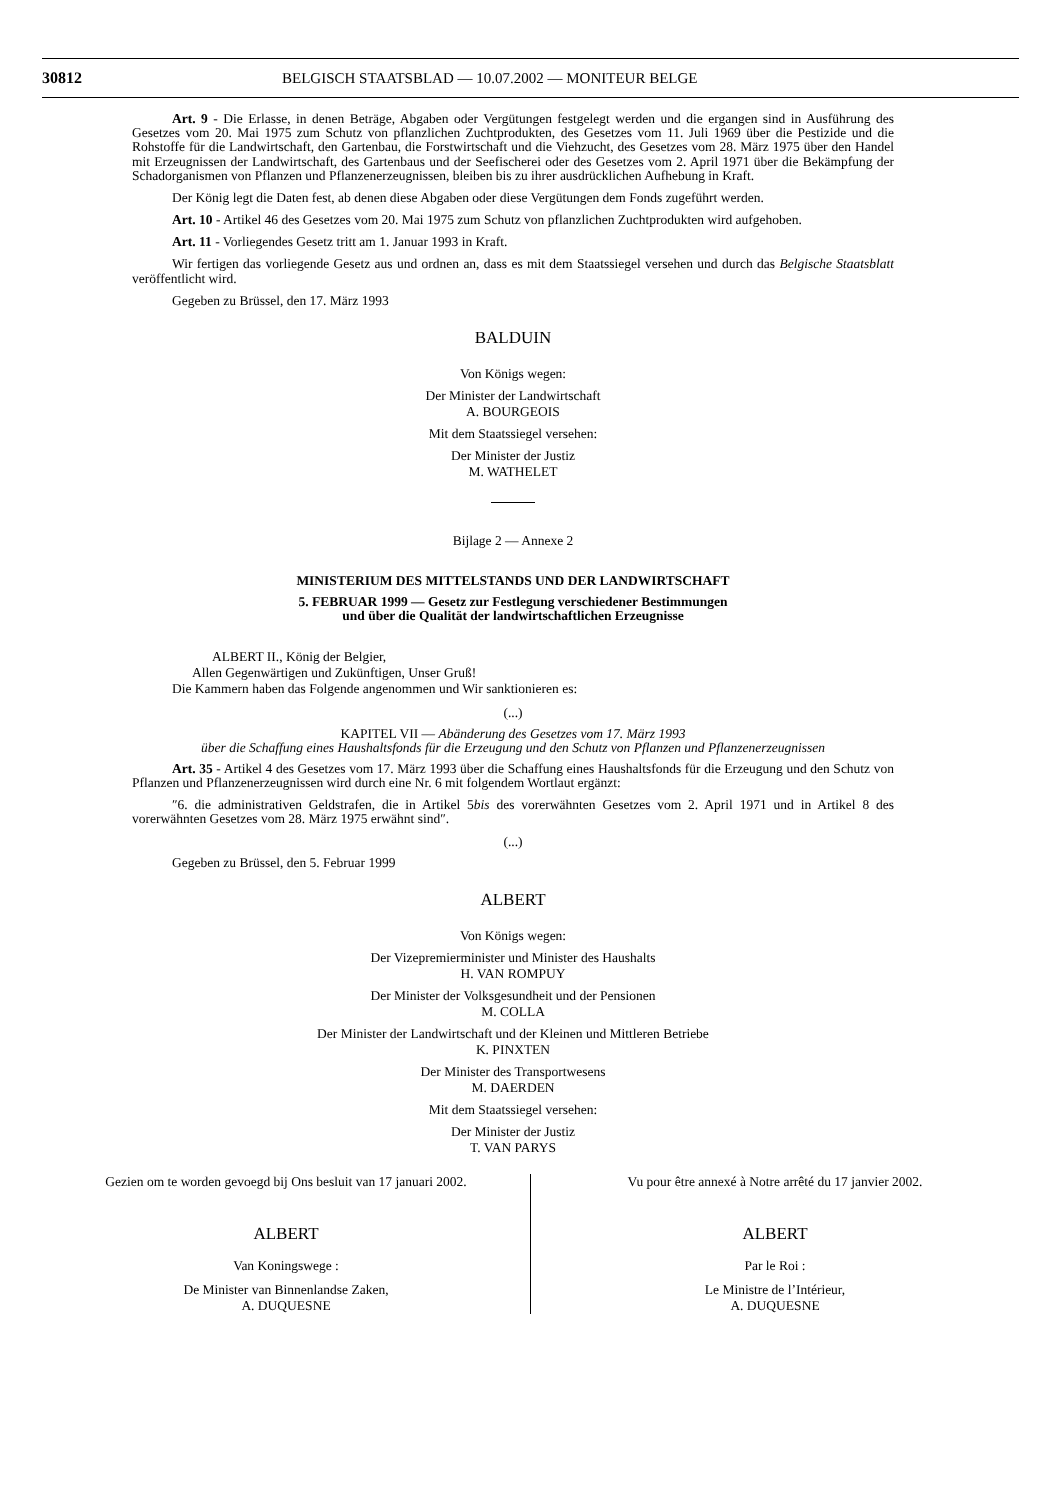30812 BELGISCH STAATSBLAD — 10.07.2002 — MONITEUR BELGE
Art. 9 - Die Erlasse, in denen Beträge, Abgaben oder Vergütungen festgelegt werden und die ergangen sind in Ausführung des Gesetzes vom 20. Mai 1975 zum Schutz von pflanzlichen Zuchtprodukten, des Gesetzes vom 11. Juli 1969 über die Pestizide und die Rohstoffe für die Landwirtschaft, den Gartenbau, die Forstwirtschaft und die Viehzucht, des Gesetzes vom 28. März 1975 über den Handel mit Erzeugnissen der Landwirtschaft, des Gartenbaus und der Seefischerei oder des Gesetzes vom 2. April 1971 über die Bekämpfung der Schadorganismen von Pflanzen und Pflanzenerzeugnissen, bleiben bis zu ihrer ausdrücklichen Aufhebung in Kraft.
Der König legt die Daten fest, ab denen diese Abgaben oder diese Vergütungen dem Fonds zugeführt werden.
Art. 10 - Artikel 46 des Gesetzes vom 20. Mai 1975 zum Schutz von pflanzlichen Zuchtprodukten wird aufgehoben.
Art. 11 - Vorliegendes Gesetz tritt am 1. Januar 1993 in Kraft.
Wir fertigen das vorliegende Gesetz aus und ordnen an, dass es mit dem Staatssiegel versehen und durch das Belgische Staatsblatt veröffentlicht wird.
Gegeben zu Brüssel, den 17. März 1993
BALDUIN
Von Königs wegen:
Der Minister der Landwirtschaft
A. BOURGEOIS
Mit dem Staatssiegel versehen:
Der Minister der Justiz
M. WATHELET
Bijlage 2 — Annexe 2
MINISTERIUM DES MITTELSTANDS UND DER LANDWIRTSCHAFT
5. FEBRUAR 1999 — Gesetz zur Festlegung verschiedener Bestimmungen
und über die Qualität der landwirtschaftlichen Erzeugnisse
ALBERT II., König der Belgier,
Allen Gegenwärtigen und Zukünftigen, Unser Gruß!
Die Kammern haben das Folgende angenommen und Wir sanktionieren es:
(...)
KAPITEL VII — Abänderung des Gesetzes vom 17. März 1993
über die Schaffung eines Haushaltsfonds für die Erzeugung und den Schutz von Pflanzen und Pflanzenerzeugnissen
Art. 35 - Artikel 4 des Gesetzes vom 17. März 1993 über die Schaffung eines Haushaltsfonds für die Erzeugung und den Schutz von Pflanzen und Pflanzenerzeugnissen wird durch eine Nr. 6 mit folgendem Wortlaut ergänzt:
″6. die administrativen Geldstrafen, die in Artikel 5bis des vorerwähnten Gesetzes vom 2. April 1971 und in Artikel 8 des vorerwähnten Gesetzes vom 28. März 1975 erwähnt sind″.
(...)
Gegeben zu Brüssel, den 5. Februar 1999
ALBERT
Von Königs wegen:
Der Vizepremierminister und Minister des Haushalts
H. VAN ROMPUY
Der Minister der Volksgesundheit und der Pensionen
M. COLLA
Der Minister der Landwirtschaft und der Kleinen und Mittleren Betriebe
K. PINXTEN
Der Minister des Transportwesens
M. DAERDEN
Mit dem Staatssiegel versehen:
Der Minister der Justiz
T. VAN PARYS
Gezien om te worden gevoegd bij Ons besluit van 17 januari 2002.
ALBERT
Van Koningswege :
De Minister van Binnenlandse Zaken,
A. DUQUESNE
Vu pour être annexé à Notre arrêté du 17 janvier 2002.
ALBERT
Par le Roi :
Le Ministre de l’Intérieur,
A. DUQUESNE